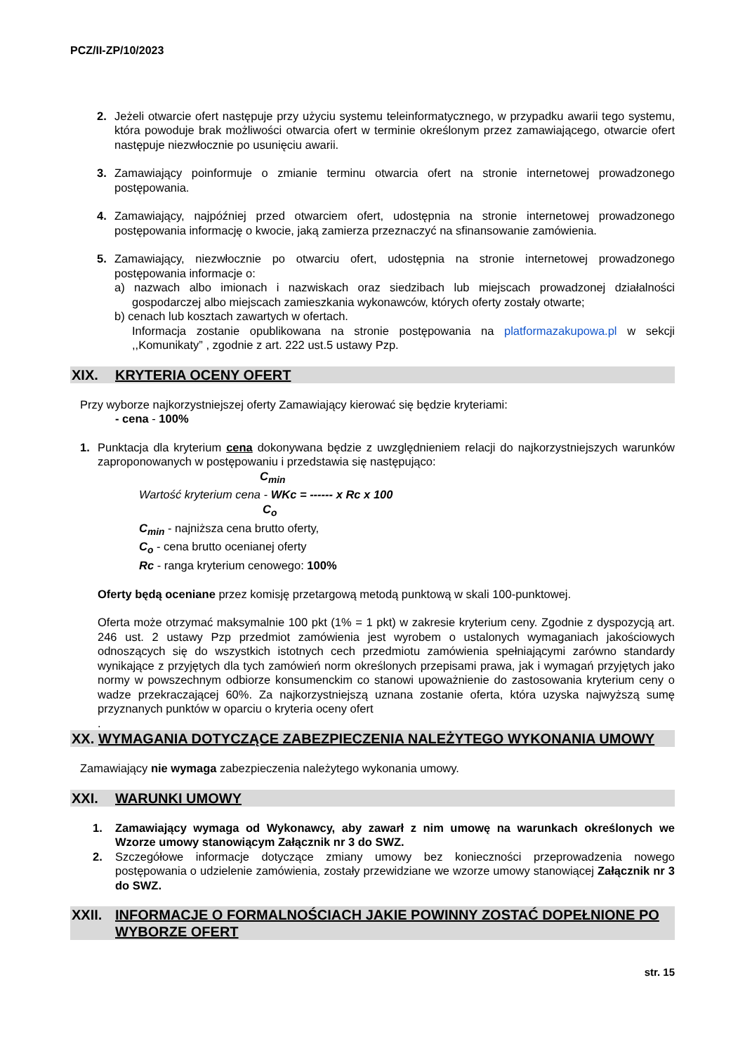PCZ/II-ZP/10/2023
2. Jeżeli otwarcie ofert następuje przy użyciu systemu teleinformatycznego, w przypadku awarii tego systemu, która powoduje brak możliwości otwarcia ofert w terminie określonym przez zamawiającego, otwarcie ofert następuje niezwłocznie po usunięciu awarii.
3. Zamawiający poinformuje o zmianie terminu otwarcia ofert na stronie internetowej prowadzonego postępowania.
4. Zamawiający, najpóźniej przed otwarciem ofert, udostępnia na stronie internetowej prowadzonego postępowania informację o kwocie, jaką zamierza przeznaczyć na sfinansowanie zamówienia.
5. Zamawiający, niezwłocznie po otwarciu ofert, udostępnia na stronie internetowej prowadzonego postępowania informacje o:
a) nazwach albo imionach i nazwiskach oraz siedzibach lub miejscach prowadzonej działalności gospodarczej albo miejscach zamieszkania wykonawców, których oferty zostały otwarte;
b) cenach lub kosztach zawartych w ofertach.
Informacja zostanie opublikowana na stronie postępowania na platformazakupowa.pl w sekcji ,,Komunikaty” , zgodnie z art. 222 ust.5 ustawy Pzp.
XIX. KRYTERIA OCENY OFERT
Przy wyborze najkorzystniejszej oferty Zamawiający kierować się będzie kryteriami:
- cena - 100%
1. Punktacja dla kryterium cena dokonywana będzie z uwzględnieniem relacji do najkorzystniejszych warunków zaproponowanych w postępowaniu i przedstawia się następująco:
C<sub>min</sub>
Wartość kryterium cena - WKc = ------ x Rc x 100
C<sub>o</sub>
C<sub>min</sub> - najniższa cena brutto oferty,
C<sub>o</sub> - cena brutto ocenianej oferty
Rc - ranga kryterium cenowego: 100%
Oferty będą oceniane przez komisję przetargową metodą punktową w skali 100-punktowej.
Oferta może otrzymać maksymalnie 100 pkt (1% = 1 pkt) w zakresie kryterium ceny. Zgodnie z dyspozycją art. 246 ust. 2 ustawy Pzp przedmiot zamówienia jest wyrobem o ustalonych wymaganiach jakościowych odnoszących się do wszystkich istotnych cech przedmiotu zamówienia spełniającymi zarówno standardy wynikające z przyjętych dla tych zamówień norm określonych przepisami prawa, jak i wymagań przyjętych jako normy w powszechnym odbiorze konsumenckim co stanowi upoważnienie do zastosowania kryterium ceny o wadze przekraczającej 60%. Za najkorzystniejszą uznana zostanie oferta, która uzyska najwyższą sumę przyznanych punktów w oparciu o kryteria oceny ofert
.
XX. WYMAGANIA DOTYCZĄCE ZABEZPIECZENIA NALEŻYTEGO WYKONANIA UMOWY
Zamawiający nie wymaga zabezpieczenia należytego wykonania umowy.
XXI. WARUNKI UMOWY
1. Zamawiający wymaga od Wykonawcy, aby zawarł z nim umowę na warunkach określonych we Wzorze umowy stanowiącym Załącznik nr 3 do SWZ.
2. Szczegółowe informacje dotyczące zmiany umowy bez konieczności przeprowadzenia nowego postępowania o udzielenie zamówienia, zostały przewidziane we wzorze umowy stanowiącej Załącznik nr 3 do SWZ.
XXII. INFORMACJE O FORMALNOŚCIACH JAKIE POWINNY ZOSTAĆ DOPEŁNIONE PO WYBORZE OFERT
str. 15